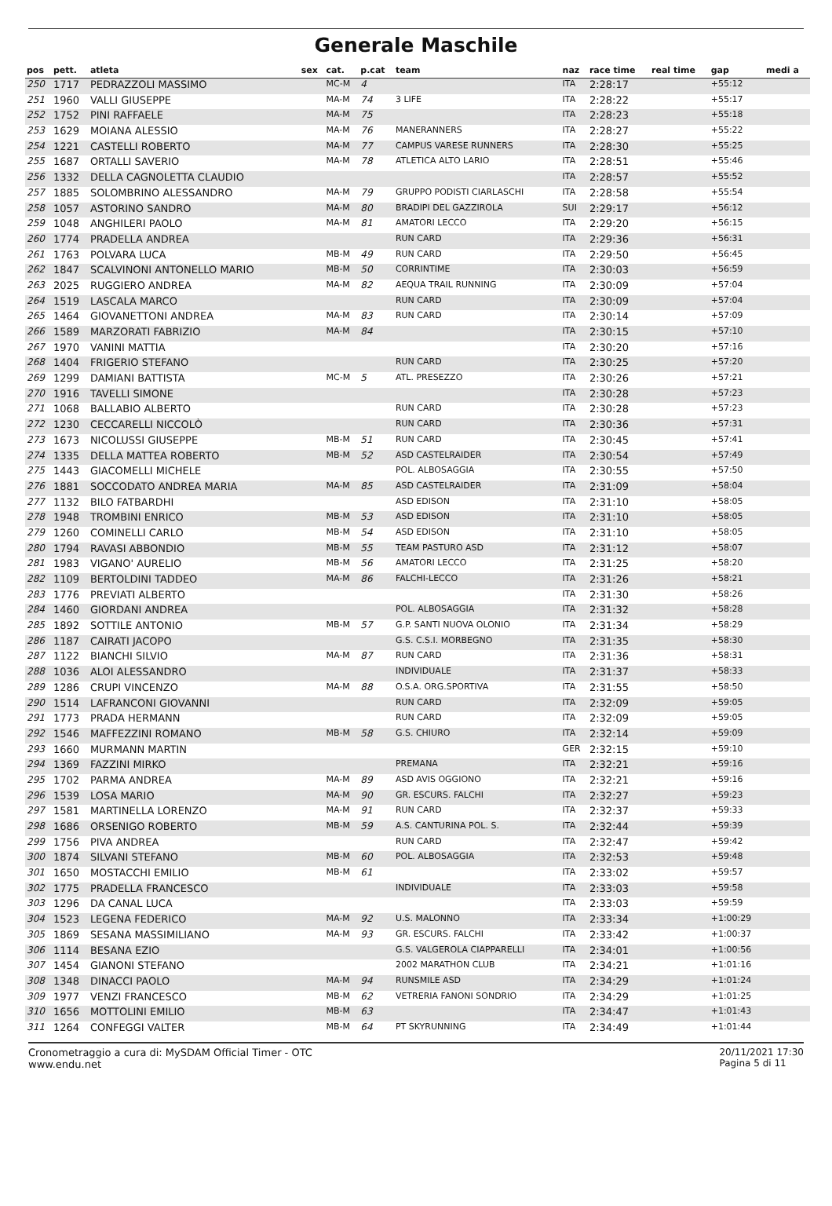Generale Maschile
| pos | pett. | atleta | sex | cat. | p.cat | team | naz | race time | real time | gap | medi a |
| --- | --- | --- | --- | --- | --- | --- | --- | --- | --- | --- | --- |
| 250 | 1717 | PEDRAZZOLI MASSIMO | | MC-M | 4 | | ITA | 2:28:17 | | +55:12 | |
| 251 | 1960 | VALLI GIUSEPPE | | MA-M | 74 | 3 LIFE | ITA | 2:28:22 | | +55:17 | |
| 252 | 1752 | PINI RAFFAELE | | MA-M | 75 | | ITA | 2:28:23 | | +55:18 | |
| 253 | 1629 | MOIANA ALESSIO | | MA-M | 76 | MANERANNERS | ITA | 2:28:27 | | +55:22 | |
| 254 | 1221 | CASTELLI ROBERTO | | MA-M | 77 | CAMPUS VARESE RUNNERS | ITA | 2:28:30 | | +55:25 | |
| 255 | 1687 | ORTALLI SAVERIO | | MA-M | 78 | ATLETICA ALTO LARIO | ITA | 2:28:51 | | +55:46 | |
| 256 | 1332 | DELLA CAGNOLETTA CLAUDIO | | | | | ITA | 2:28:57 | | +55:52 | |
| 257 | 1885 | SOLOMBRINO ALESSANDRO | | MA-M | 79 | GRUPPO PODISTI CIARLASCHI | ITA | 2:28:58 | | +55:54 | |
| 258 | 1057 | ASTORINO SANDRO | | MA-M | 80 | BRADIPI DEL GAZZIROLA | SUI | 2:29:17 | | +56:12 | |
| 259 | 1048 | ANGHILERI PAOLO | | MA-M | 81 | AMATORI LECCO | ITA | 2:29:20 | | +56:15 | |
| 260 | 1774 | PRADELLA ANDREA | | | | RUN CARD | ITA | 2:29:36 | | +56:31 | |
| 261 | 1763 | POLVARA LUCA | | MB-M | 49 | RUN CARD | ITA | 2:29:50 | | +56:45 | |
| 262 | 1847 | SCALVINONI ANTONELLO MARIO | | MB-M | 50 | CORRINTIME | ITA | 2:30:03 | | +56:59 | |
| 263 | 2025 | RUGGIERO ANDREA | | MA-M | 82 | AEQUA TRAIL RUNNING | ITA | 2:30:09 | | +57:04 | |
| 264 | 1519 | LASCALA MARCO | | | | RUN CARD | ITA | 2:30:09 | | +57:04 | |
| 265 | 1464 | GIOVANETTONI ANDREA | | MA-M | 83 | RUN CARD | ITA | 2:30:14 | | +57:09 | |
| 266 | 1589 | MARZORATI FABRIZIO | | MA-M | 84 | | ITA | 2:30:15 | | +57:10 | |
| 267 | 1970 | VANINI MATTIA | | | | | ITA | 2:30:20 | | +57:16 | |
| 268 | 1404 | FRIGERIO STEFANO | | | | RUN CARD | ITA | 2:30:25 | | +57:20 | |
| 269 | 1299 | DAMIANI BATTISTA | | MC-M | 5 | ATL. PRESEZZO | ITA | 2:30:26 | | +57:21 | |
| 270 | 1916 | TAVELLI SIMONE | | | | | ITA | 2:30:28 | | +57:23 | |
| 271 | 1068 | BALLABIO ALBERTO | | | | RUN CARD | ITA | 2:30:28 | | +57:23 | |
| 272 | 1230 | CECCARELLI NICCOLÒ | | | | RUN CARD | ITA | 2:30:36 | | +57:31 | |
| 273 | 1673 | NICOLUSSI GIUSEPPE | | MB-M | 51 | RUN CARD | ITA | 2:30:45 | | +57:41 | |
| 274 | 1335 | DELLA MATTEA ROBERTO | | MB-M | 52 | ASD CASTELRAIDER | ITA | 2:30:54 | | +57:49 | |
| 275 | 1443 | GIACOMELLI MICHELE | | | | POL. ALBOSAGGIA | ITA | 2:30:55 | | +57:50 | |
| 276 | 1881 | SOCCODATO ANDREA MARIA | | MA-M | 85 | ASD CASTELRAIDER | ITA | 2:31:09 | | +58:04 | |
| 277 | 1132 | BILO FATBARDHI | | | | ASD EDISON | ITA | 2:31:10 | | +58:05 | |
| 278 | 1948 | TROMBINI ENRICO | | MB-M | 53 | ASD EDISON | ITA | 2:31:10 | | +58:05 | |
| 279 | 1260 | COMINELLI CARLO | | MB-M | 54 | ASD EDISON | ITA | 2:31:10 | | +58:05 | |
| 280 | 1794 | RAVASI ABBONDIO | | MB-M | 55 | TEAM PASTURO ASD | ITA | 2:31:12 | | +58:07 | |
| 281 | 1983 | VIGANO' AURELIO | | MB-M | 56 | AMATORI LECCO | ITA | 2:31:25 | | +58:20 | |
| 282 | 1109 | BERTOLDINI TADDEO | | MA-M | 86 | FALCHI-LECCO | ITA | 2:31:26 | | +58:21 | |
| 283 | 1776 | PREVIATI ALBERTO | | | | | ITA | 2:31:30 | | +58:26 | |
| 284 | 1460 | GIORDANI ANDREA | | | | POL. ALBOSAGGIA | ITA | 2:31:32 | | +58:28 | |
| 285 | 1892 | SOTTILE ANTONIO | | MB-M | 57 | G.P. SANTI NUOVA OLONIO | ITA | 2:31:34 | | +58:29 | |
| 286 | 1187 | CAIRATI JACOPO | | | | G.S. C.S.I. MORBEGNO | ITA | 2:31:35 | | +58:30 | |
| 287 | 1122 | BIANCHI SILVIO | | MA-M | 87 | RUN CARD | ITA | 2:31:36 | | +58:31 | |
| 288 | 1036 | ALOI ALESSANDRO | | | | INDIVIDUALE | ITA | 2:31:37 | | +58:33 | |
| 289 | 1286 | CRUPI VINCENZO | | MA-M | 88 | O.S.A. ORG.SPORTIVA | ITA | 2:31:55 | | +58:50 | |
| 290 | 1514 | LAFRANCONI GIOVANNI | | | | RUN CARD | ITA | 2:32:09 | | +59:05 | |
| 291 | 1773 | PRADA HERMANN | | | | RUN CARD | ITA | 2:32:09 | | +59:05 | |
| 292 | 1546 | MAFFEZZINI ROMANO | | MB-M | 58 | G.S. CHIURO | ITA | 2:32:14 | | +59:09 | |
| 293 | 1660 | MURMANN MARTIN | | | | | GER | 2:32:15 | | +59:10 | |
| 294 | 1369 | FAZZINI MIRKO | | | | PREMANA | ITA | 2:32:21 | | +59:16 | |
| 295 | 1702 | PARMA ANDREA | | MA-M | 89 | ASD AVIS OGGIONO | ITA | 2:32:21 | | +59:16 | |
| 296 | 1539 | LOSA MARIO | | MA-M | 90 | GR. ESCURS. FALCHI | ITA | 2:32:27 | | +59:23 | |
| 297 | 1581 | MARTINELLA LORENZO | | MA-M | 91 | RUN CARD | ITA | 2:32:37 | | +59:33 | |
| 298 | 1686 | ORSENIGO ROBERTO | | MB-M | 59 | A.S. CANTURINA POL. S. | ITA | 2:32:44 | | +59:39 | |
| 299 | 1756 | PIVA ANDREA | | | | RUN CARD | ITA | 2:32:47 | | +59:42 | |
| 300 | 1874 | SILVANI STEFANO | | MB-M | 60 | POL. ALBOSAGGIA | ITA | 2:32:53 | | +59:48 | |
| 301 | 1650 | MOSTACCHI EMILIO | | MB-M | 61 | | ITA | 2:33:02 | | +59:57 | |
| 302 | 1775 | PRADELLA FRANCESCO | | | | INDIVIDUALE | ITA | 2:33:03 | | +59:58 | |
| 303 | 1296 | DA CANAL LUCA | | | | | ITA | 2:33:03 | | +59:59 | |
| 304 | 1523 | LEGENA FEDERICO | | MA-M | 92 | U.S. MALONNO | ITA | 2:33:34 | | +1:00:29 | |
| 305 | 1869 | SESANA MASSIMILIANO | | MA-M | 93 | GR. ESCURS. FALCHI | ITA | 2:33:42 | | +1:00:37 | |
| 306 | 1114 | BESANA EZIO | | | | G.S. VALGEROLA CIAPPARELLI | ITA | 2:34:01 | | +1:00:56 | |
| 307 | 1454 | GIANONI STEFANO | | | | 2002 MARATHON CLUB | ITA | 2:34:21 | | +1:01:16 | |
| 308 | 1348 | DINACCI PAOLO | | MA-M | 94 | RUNSMILE ASD | ITA | 2:34:29 | | +1:01:24 | |
| 309 | 1977 | VENZI FRANCESCO | | MB-M | 62 | VETRERIA FANONI SONDRIO | ITA | 2:34:29 | | +1:01:25 | |
| 310 | 1656 | MOTTOLINI EMILIO | | MB-M | 63 | | ITA | 2:34:47 | | +1:01:43 | |
| 311 | 1264 | CONFEGGI VALTER | | MB-M | 64 | PT SKYRUNNING | ITA | 2:34:49 | | +1:01:44 | |
Cronometraggio a cura di: MySDAM Official Timer - OTC
www.endu.net
20/11/2021 17:30
Pagina 5 di 11